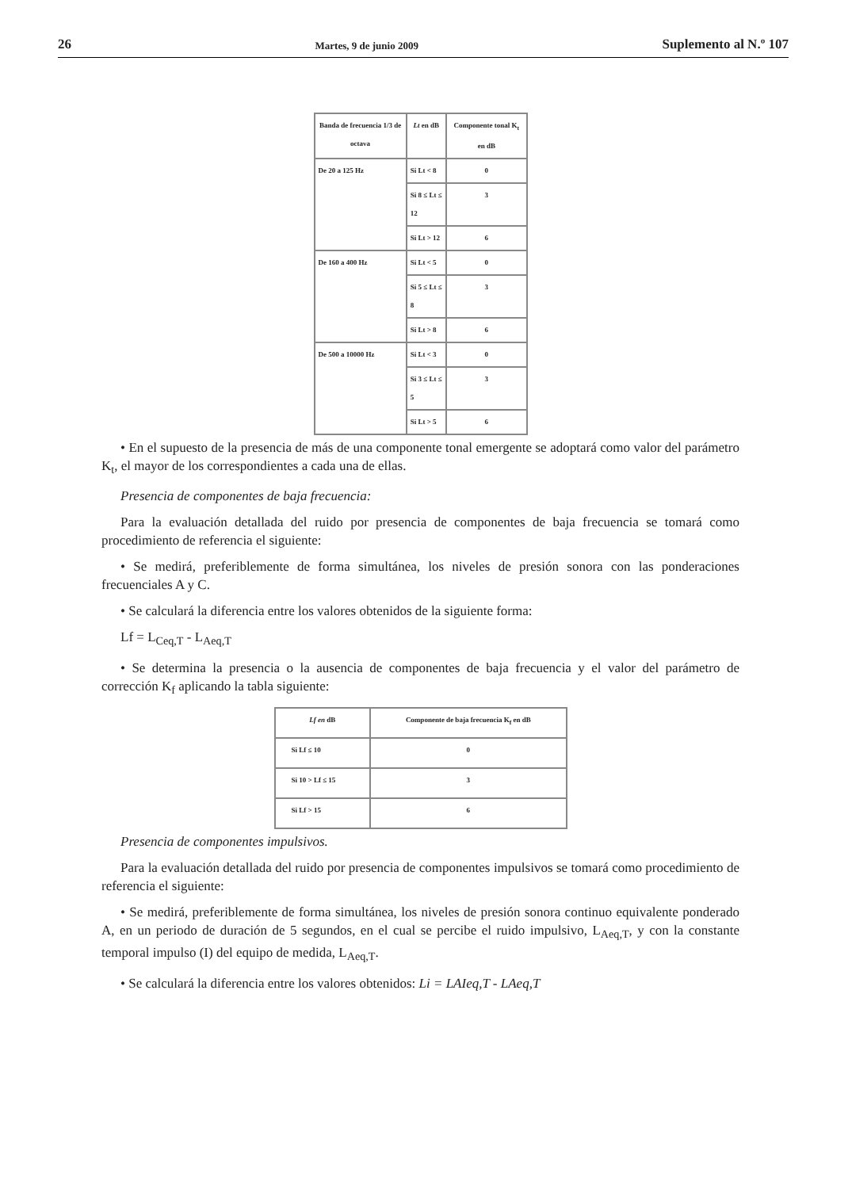26 Martes, 9 de junio 2009 Suplemento al N.º 107
| Banda de frecuencia 1/3 de octava | Lt en dB | Componente tonal K<sub>t</sub> en dB |
| --- | --- | --- |
| De 20 a 125 Hz | Si Lt < 8 | 0 |
| | Si 8 ≤ Lt ≤ 12 | 3 |
| | Si Lt > 12 | 6 |
| De 160 a 400 Hz | Si Lt < 5 | 0 |
| | Si 5 ≤ Lt ≤ 8 | 3 |
| | Si Lt > 8 | 6 |
| De 500 a 10000 Hz | Si Lt < 3 | 0 |
| | Si 3 ≤ Lt ≤ 5 | 3 |
| | Si Lt > 5 | 6 |
• En el supuesto de la presencia de más de una componente tonal emergente se adoptará como valor del parámetro K<sub>t</sub>, el mayor de los correspondientes a cada una de ellas.
Presencia de componentes de baja frecuencia:
Para la evaluación detallada del ruido por presencia de componentes de baja frecuencia se tomará como procedimiento de referencia el siguiente:
• Se medirá, preferiblemente de forma simultánea, los niveles de presión sonora con las ponderaciones frecuenciales A y C.
• Se calculará la diferencia entre los valores obtenidos de la siguiente forma:
Lf = L<sub>Ceq,T</sub> - L<sub>Aeq,T</sub>
• Se determina la presencia o la ausencia de componentes de baja frecuencia y el valor del parámetro de corrección K<sub>f</sub> aplicando la tabla siguiente:
| Lf en dB | Componente de baja frecuencia K<sub>f</sub> en dB |
| --- | --- |
| Si Lf ≤ 10 | 0 |
| Si 10 > Lf ≤ 15 | 3 |
| Si Lf > 15 | 6 |
Presencia de componentes impulsivos.
Para la evaluación detallada del ruido por presencia de componentes impulsivos se tomará como procedimiento de referencia el siguiente:
• Se medirá, preferiblemente de forma simultánea, los niveles de presión sonora continuo equivalente ponderado A, en un periodo de duración de 5 segundos, en el cual se percibe el ruido impulsivo, L<sub>Aeq,T</sub>, y con la constante temporal impulso (I) del equipo de medida, L<sub>Aeq,T</sub>.
• Se calculará la diferencia entre los valores obtenidos: Li = LAIeq,T - LAeq,T